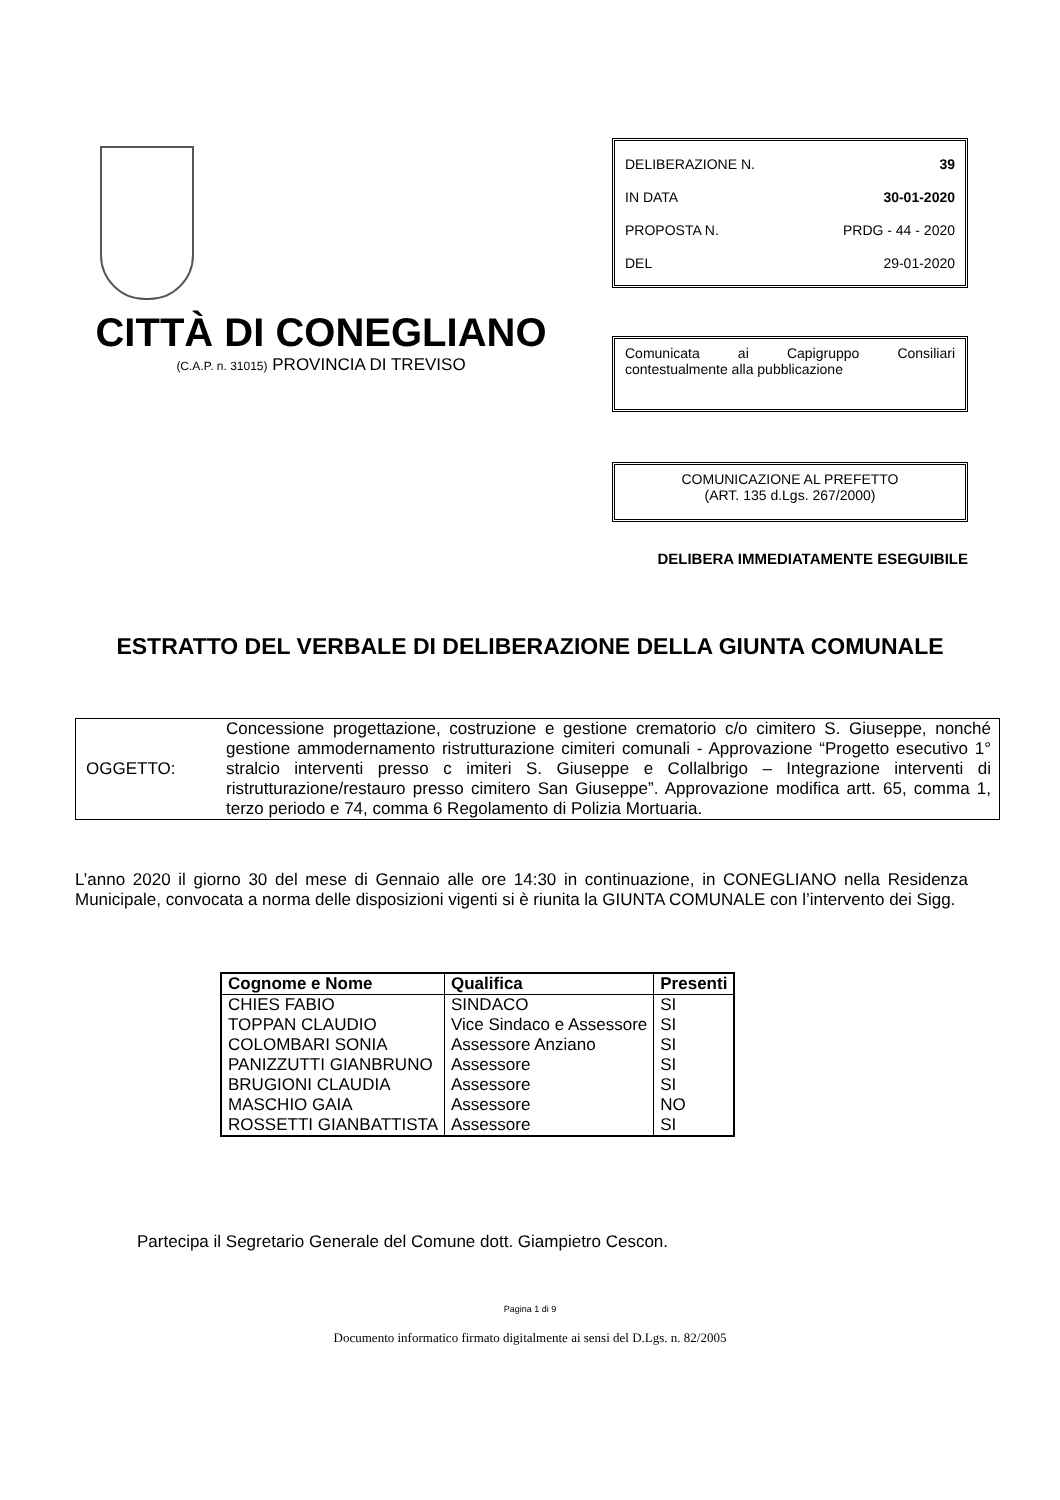CITTÀ DI CONEGLIANO
(C.A.P. n. 31015) PROVINCIA DI TREVISO
DELIBERAZIONE N. 39
IN DATA 30-01-2020
PROPOSTA N. PRDG - 44 - 2020
DEL 29-01-2020
Comunicata ai Capigruppo Consiliari contestualmente alla pubblicazione
COMUNICAZIONE AL PREFETTO
(ART. 135 d.Lgs. 267/2000)
DELIBERA IMMEDIATAMENTE ESEGUIBILE
ESTRATTO DEL VERBALE DI DELIBERAZIONE DELLA GIUNTA COMUNALE
OGGETTO: Concessione progettazione, costruzione e gestione crematorio c/o cimitero S. Giuseppe, nonché gestione ammodernamento ristrutturazione cimiteri comunali - Approvazione “Progetto esecutivo 1° stralcio interventi presso c imiteri S. Giuseppe e Collalbrigo – Integrazione interventi di ristrutturazione/restauro presso cimitero San Giuseppe”. Approvazione modifica artt. 65, comma 1, terzo periodo e 74, comma 6 Regolamento di Polizia Mortuaria.
L’anno 2020 il giorno 30 del mese di Gennaio alle ore 14:30 in continuazione, in CONEGLIANO nella Residenza Municipale, convocata a norma delle disposizioni vigenti si è riunita la GIUNTA COMUNALE con l’intervento dei Sigg.
| Cognome e Nome | Qualifica | Presenti |
| --- | --- | --- |
| CHIES FABIO | SINDACO | SI |
| TOPPAN CLAUDIO | Vice Sindaco e Assessore | SI |
| COLOMBARI SONIA | Assessore Anziano | SI |
| PANIZZUTTI GIANBRUNO | Assessore | SI |
| BRUGIONI CLAUDIA | Assessore | SI |
| MASCHIO GAIA | Assessore | NO |
| ROSSETTI GIANBATTISTA | Assessore | SI |
Partecipa il Segretario Generale del Comune dott. Giampietro Cescon.
Pagina 1 di 9
Documento informatico firmato digitalmente ai sensi del D.Lgs. n. 82/2005